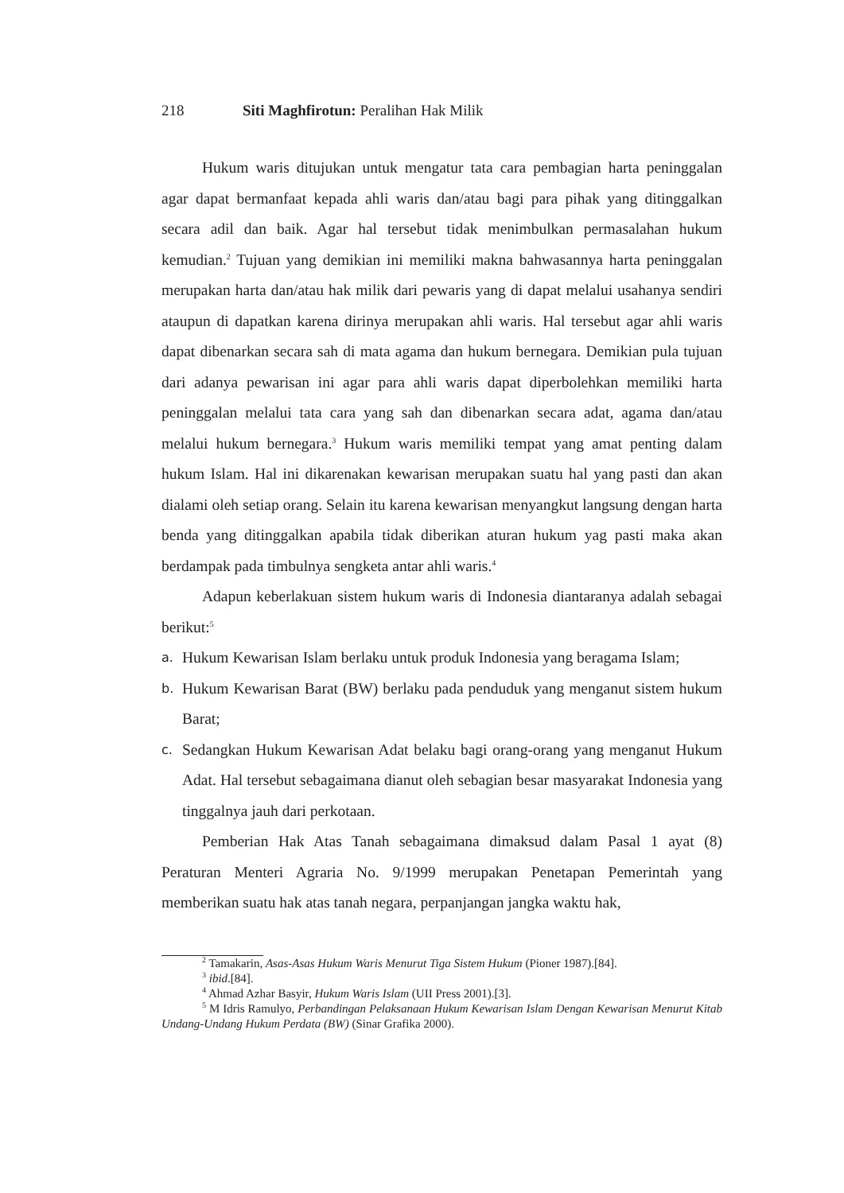218 Siti Maghfirotun: Peralihan Hak Milik
Hukum waris ditujukan untuk mengatur tata cara pembagian harta peninggalan agar dapat bermanfaat kepada ahli waris dan/atau bagi para pihak yang ditinggalkan secara adil dan baik. Agar hal tersebut tidak menimbulkan permasalahan hukum kemudian.<sup>2</sup> Tujuan yang demikian ini memiliki makna bahwasannya harta peninggalan merupakan harta dan/atau hak milik dari pewaris yang di dapat melalui usahanya sendiri ataupun di dapatkan karena dirinya merupakan ahli waris. Hal tersebut agar ahli waris dapat dibenarkan secara sah di mata agama dan hukum bernegara. Demikian pula tujuan dari adanya pewarisan ini agar para ahli waris dapat diperbolehkan memiliki harta peninggalan melalui tata cara yang sah dan dibenarkan secara adat, agama dan/atau melalui hukum bernegara.<sup>3</sup> Hukum waris memiliki tempat yang amat penting dalam hukum Islam. Hal ini dikarenakan kewarisan merupakan suatu hal yang pasti dan akan dialami oleh setiap orang. Selain itu karena kewarisan menyangkut langsung dengan harta benda yang ditinggalkan apabila tidak diberikan aturan hukum yag pasti maka akan berdampak pada timbulnya sengketa antar ahli waris.<sup>4</sup>
Adapun keberlakuan sistem hukum waris di Indonesia diantaranya adalah sebagai berikut:<sup>5</sup>
a. Hukum Kewarisan Islam berlaku untuk produk Indonesia yang beragama Islam;
b. Hukum Kewarisan Barat (BW) berlaku pada penduduk yang menganut sistem hukum Barat;
c. Sedangkan Hukum Kewarisan Adat belaku bagi orang-orang yang menganut Hukum Adat. Hal tersebut sebagaimana dianut oleh sebagian besar masyarakat Indonesia yang tinggalnya jauh dari perkotaan.
Pemberian Hak Atas Tanah sebagaimana dimaksud dalam Pasal 1 ayat (8) Peraturan Menteri Agraria No. 9/1999 merupakan Penetapan Pemerintah yang memberikan suatu hak atas tanah negara, perpanjangan jangka waktu hak,
<sup>2</sup> Tamakarin, Asas-Asas Hukum Waris Menurut Tiga Sistem Hukum (Pioner 1987).[84].
<sup>3</sup> ibid.[84].
<sup>4</sup> Ahmad Azhar Basyir, Hukum Waris Islam (UII Press 2001).[3].
<sup>5</sup> M Idris Ramulyo, Perbandingan Pelaksanaan Hukum Kewarisan Islam Dengan Kewarisan Menurut Kitab Undang-Undang Hukum Perdata (BW) (Sinar Grafika 2000).